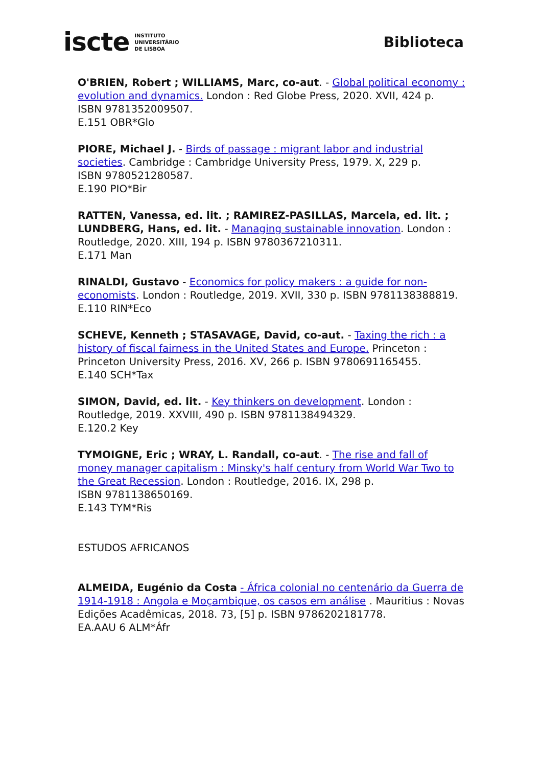iscte INSTITUTO
UNIVERSITÁRIO
DE LISBOA
Biblioteca
O'BRIEN, Robert ; WILLIAMS, Marc, co-aut. - Global political economy : evolution and dynamics. London : Red Globe Press, 2020. XVII, 424 p.
ISBN 9781352009507.
E.151 OBR*Glo
PIORE, Michael J. - Birds of passage : migrant labor and industrial societies. Cambridge : Cambridge University Press, 1979. X, 229 p.
ISBN 9780521280587.
E.190 PIO*Bir
RATTEN, Vanessa, ed. lit. ; RAMIREZ-PASILLAS, Marcela, ed. lit. ; LUNDBERG, Hans, ed. lit. - Managing sustainable innovation. London : Routledge, 2020. XIII, 194 p. ISBN 9780367210311.
E.171 Man
RINALDI, Gustavo - Economics for policy makers : a guide for non-economists. London : Routledge, 2019. XVII, 330 p. ISBN 9781138388819.
E.110 RIN*Eco
SCHEVE, Kenneth ; STASAVAGE, David, co-aut. - Taxing the rich : a history of fiscal fairness in the United States and Europe. Princeton : Princeton University Press, 2016. XV, 266 p. ISBN 9780691165455.
E.140 SCH*Tax
SIMON, David, ed. lit. - Key thinkers on development. London : Routledge, 2019. XXVIII, 490 p. ISBN 9781138494329.
E.120.2 Key
TYMOIGNE, Eric ; WRAY, L. Randall, co-aut. - The rise and fall of money manager capitalism : Minsky's half century from World War Two to the Great Recession. London : Routledge, 2016. IX, 298 p.
ISBN 9781138650169.
E.143 TYM*Ris
ESTUDOS AFRICANOS
ALMEIDA, Eugénio da Costa - África colonial no centenário da Guerra de 1914-1918 : Angola e Moçambique, os casos em análise . Mauritius : Novas Edições Acadêmicas, 2018. 73, [5] p. ISBN 9786202181778.
EA.AAU 6 ALM*Áfr